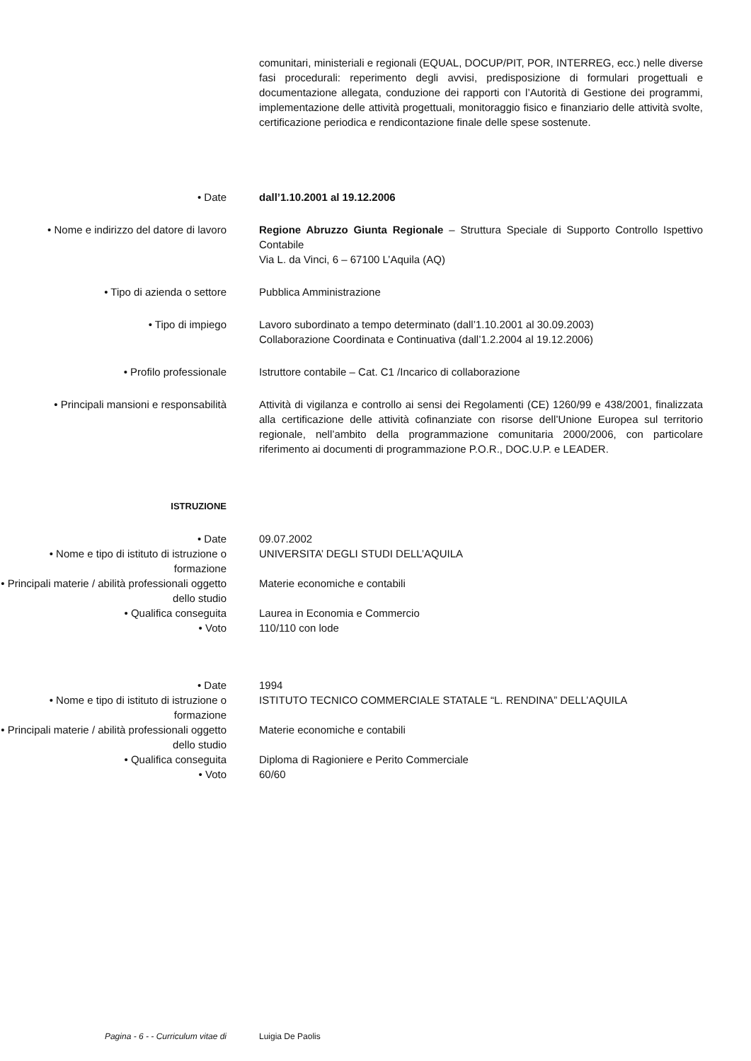comunitari, ministeriali e regionali (EQUAL, DOCUP/PIT, POR, INTERREG, ecc.) nelle diverse fasi procedurali: reperimento degli avvisi, predisposizione di formulari progettuali e documentazione allegata, conduzione dei rapporti con l’Autorità di Gestione dei programmi, implementazione delle attività progettuali, monitoraggio fisico e finanziario delle attività svolte, certificazione periodica e rendicontazione finale delle spese sostenute.
• Date dall’1.10.2001 al 19.12.2006
• Nome e indirizzo del datore di lavoro
Regione Abruzzo Giunta Regionale – Struttura Speciale di Supporto Controllo Ispettivo Contabile
Via L. da Vinci, 6 – 67100 L’Aquila (AQ)
• Tipo di azienda o settore Pubblica Amministrazione
• Tipo di impiego Lavoro subordinato a tempo determinato (dall’1.10.2001 al 30.09.2003)
Collaborazione Coordinata e Continuativa (dall’1.2.2004 al 19.12.2006)
• Profilo professionale Istruttore contabile – Cat. C1 /Incarico di collaborazione
• Principali mansioni e responsabilità
Attività di vigilanza e controllo ai sensi dei Regolamenti (CE) 1260/99 e 438/2001, finalizzata alla certificazione delle attività cofinanziate con risorse dell’Unione Europea sul territorio regionale, nell’ambito della programmazione comunitaria 2000/2006, con particolare riferimento ai documenti di programmazione P.O.R., DOC.U.P. e LEADER.
ISTRUZIONE
• Date 09.07.2002
• Nome e tipo di istituto di istruzione o formazione
UNIVERSITA’ DEGLI STUDI DELL’AQUILA
• Principali materie / abilità professionali oggetto dello studio
Materie economiche e contabili
• Qualifica conseguita Laurea in Economia e Commercio
• Voto 110/110 con lode
• Date 1994
• Nome e tipo di istituto di istruzione o formazione
ISTITUTO TECNICO COMMERCIALE STATALE “L. RENDINA” DELL’AQUILA
• Principali materie / abilità professionali oggetto dello studio
Materie economiche e contabili
• Qualifica conseguita Diploma di Ragioniere e Perito Commerciale
• Voto 60/60
Pagina - 6 - - Curriculum vitae di Luigia De Paolis